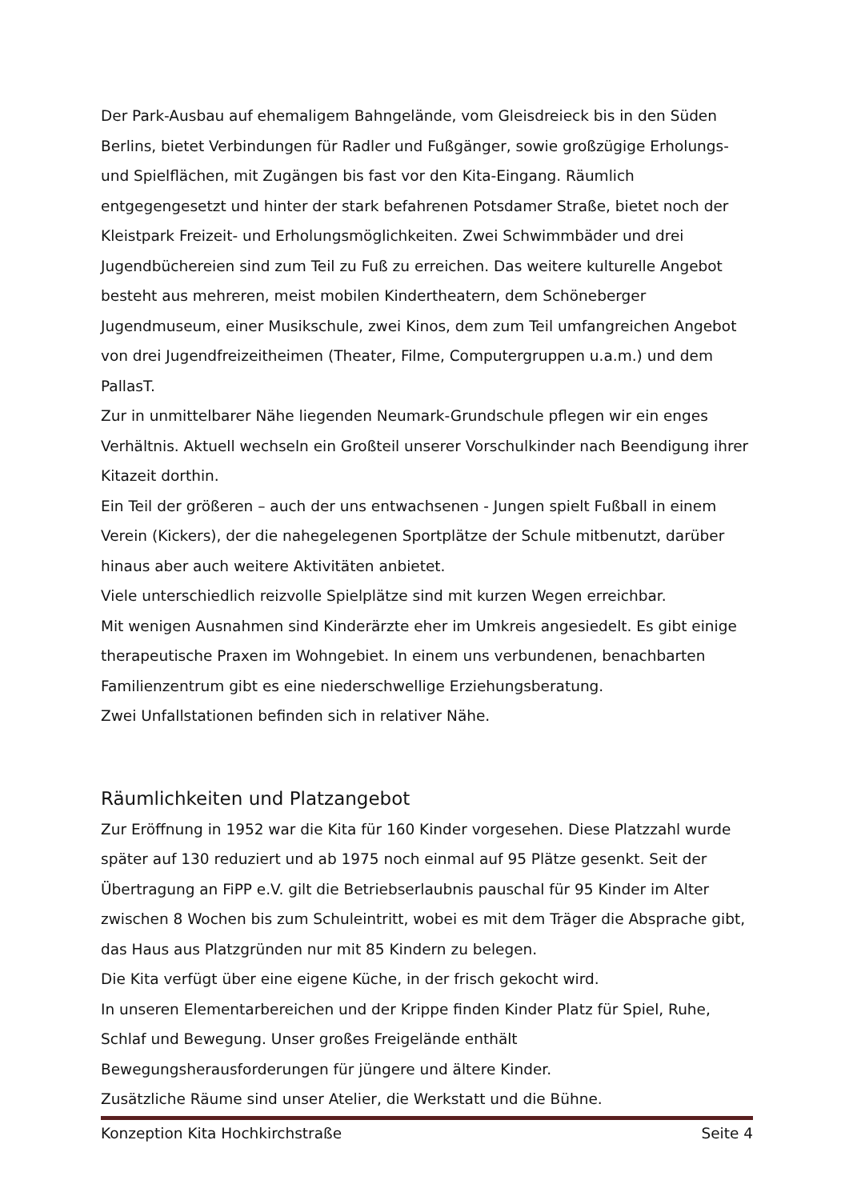Der Park-Ausbau auf ehemaligem Bahngelände, vom Gleisdreieck bis in den Süden Berlins, bietet Verbindungen für Radler und Fußgänger, sowie großzügige Erholungs- und Spielflächen, mit Zugängen bis fast vor den Kita-Eingang. Räumlich entgegengesetzt und hinter der stark befahrenen Potsdamer Straße, bietet noch der Kleistpark Freizeit- und Erholungsmöglichkeiten. Zwei Schwimmbäder und drei Jugendbüchereien sind zum Teil zu Fuß zu erreichen. Das weitere kulturelle Angebot besteht aus mehreren, meist mobilen Kindertheatern, dem Schöneberger Jugendmuseum, einer Musikschule, zwei Kinos, dem zum Teil umfangreichen Angebot von drei Jugendfreizeitheimen (Theater, Filme, Computergruppen u.a.m.) und dem PallasT.
Zur in unmittelbarer Nähe liegenden Neumark-Grundschule pflegen wir ein enges Verhältnis. Aktuell wechseln ein Großteil unserer Vorschulkinder nach Beendigung ihrer Kitazeit dorthin.
Ein Teil der größeren – auch der uns entwachsenen - Jungen spielt Fußball in einem Verein (Kickers), der die nahegelegenen Sportplätze der Schule mitbenutzt, darüber hinaus aber auch weitere Aktivitäten anbietet.
Viele unterschiedlich reizvolle Spielplätze sind mit kurzen Wegen erreichbar.
Mit wenigen Ausnahmen sind Kinderärzte eher im Umkreis angesiedelt. Es gibt einige therapeutische Praxen im Wohngebiet. In einem uns verbundenen, benachbarten Familienzentrum gibt es eine niederschwellige Erziehungsberatung.
Zwei Unfallstationen befinden sich in relativer Nähe.
Räumlichkeiten und Platzangebot
Zur Eröffnung in 1952 war die Kita für 160 Kinder vorgesehen. Diese Platzzahl wurde später auf 130 reduziert und ab 1975 noch einmal auf 95 Plätze gesenkt. Seit der Übertragung an FiPP e.V. gilt die Betriebserlaubnis pauschal für 95 Kinder im Alter zwischen 8 Wochen bis zum Schuleintritt, wobei es mit dem Träger die Absprache gibt, das Haus aus Platzgründen nur mit 85 Kindern zu belegen.
Die Kita verfügt über eine eigene Küche, in der frisch gekocht wird.
In unseren Elementarbereichen und der Krippe finden Kinder Platz für Spiel, Ruhe, Schlaf und Bewegung. Unser großes Freigelände enthält
Bewegungsherausforderungen für jüngere und ältere Kinder.
Zusätzliche Räume sind unser Atelier, die Werkstatt und die Bühne.
Konzeption Kita Hochkirchstraße Seite 4